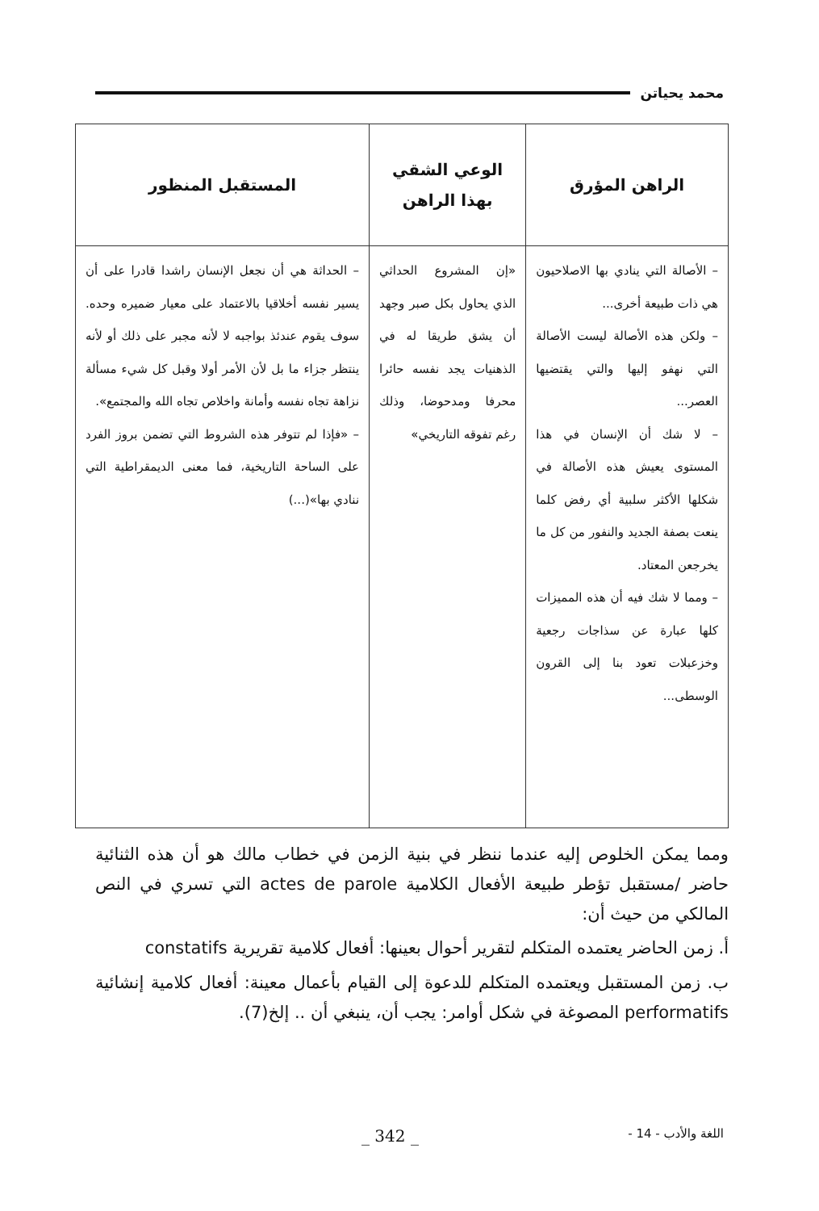محمد يحياتن
| الراهن المؤرق | الوعي الشقي بهذا الراهن | المستقبل المنظور |
| --- | --- | --- |
| – الأصالة التي ينادي بها الاصلاحيون هي ذات طبيعة أخرى... – ولكن هذه الأصالة ليست الأصالة التي نهفو إليها والتي يقتضيها العصر... – لا شك أن الإنسان في هذا المستوى يعيش هذه الأصالة في شكلها الأكثر سلبية أي رفض كلما ينعت بصفة الجديد والنفور من كل ما يخرجعن المعتاد. – ومما لا شك فيه أن هذه المميزات كلها عبارة عن سذاجات رجعية وخزعبلات تعود بنا إلى القرون الوسطى... | «إن المشروع الحداثي الذي يحاول بكل صبر وجهد أن يشق طريقا له في الذهنيات يجد نفسه حائرا محرفا ومدحوضا، وذلك رغم تفوقه التاريخي» | – الحداثة هي أن نجعل الإنسان راشدا قادرا على أن يسير نفسه أخلاقيا بالاعتماد على معيار ضميره وحده. سوف يقوم عندئذ بواجبه لا لأنه مجبر على ذلك أو لأنه ينتظر جزاء ما بل لأن الأمر أولا وقبل كل شيء مسألة نزاهة تجاه نفسه وأمانة واخلاص تجاه الله والمجتمع». – «فإذا لم تتوفر هذه الشروط التي تضمن بروز الفرد على الساحة التاريخية، فما معنى الديمقراطية التي ننادي بها»(...) |
ومما يمكن الخلوص إليه عندما ننظر في بنية الزمن في خطاب مالك هو أن هذه الثنائية حاضر /مستقبل تؤطر طبيعة الأفعال الكلامية actes de parole التي تسري في النص المالكي من حيث أن:
أ. زمن الحاضر يعتمده المتكلم لتقرير أحوال بعينها: أفعال كلامية تقريرية constatifs
ب. زمن المستقبل ويعتمده المتكلم للدعوة إلى القيام بأعمال معينة: أفعال كلامية إنشائية performatifs المصوغة في شكل أوامر: يجب أن، ينبغي أن .. إلخ(7).
اللغة والأدب - 14 - _ 342 _